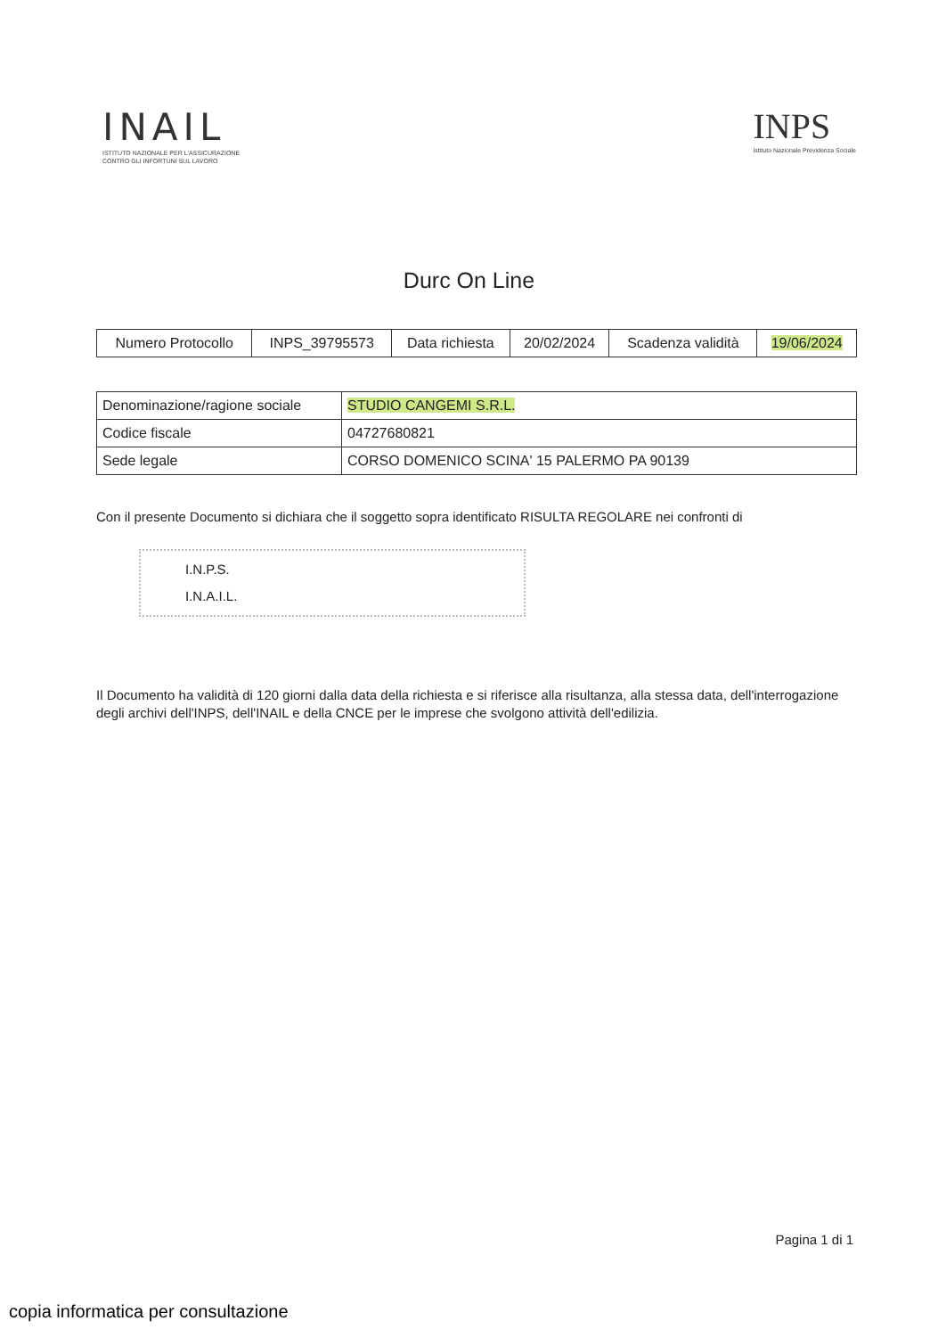INAIL
ISTITUTO NAZIONALE PER L'ASSICURAZIONE
CONTRO GLI INFORTUNI SUL LAVORO
INPS
Istituto Nazionale Previdenza Sociale
Durc On Line
| Numero Protocollo | INPS_39795573 | Data richiesta | 20/02/2024 | Scadenza validità | 19/06/2024 |
| Denominazione/ragione sociale | STUDIO CANGEMI S.R.L. |
| Codice fiscale | 04727680821 |
| Sede legale | CORSO DOMENICO SCINA' 15 PALERMO PA 90139 |
Con il presente Documento si dichiara che il soggetto sopra identificato RISULTA REGOLARE nei confronti di
I.N.P.S.
I.N.A.I.L.
Il Documento ha validità di 120 giorni dalla data della richiesta e si riferisce alla risultanza, alla stessa data, dell'interrogazione degli archivi dell'INPS, dell'INAIL e della CNCE per le imprese che svolgono attività dell'edilizia.
Pagina 1 di 1
copia informatica per consultazione